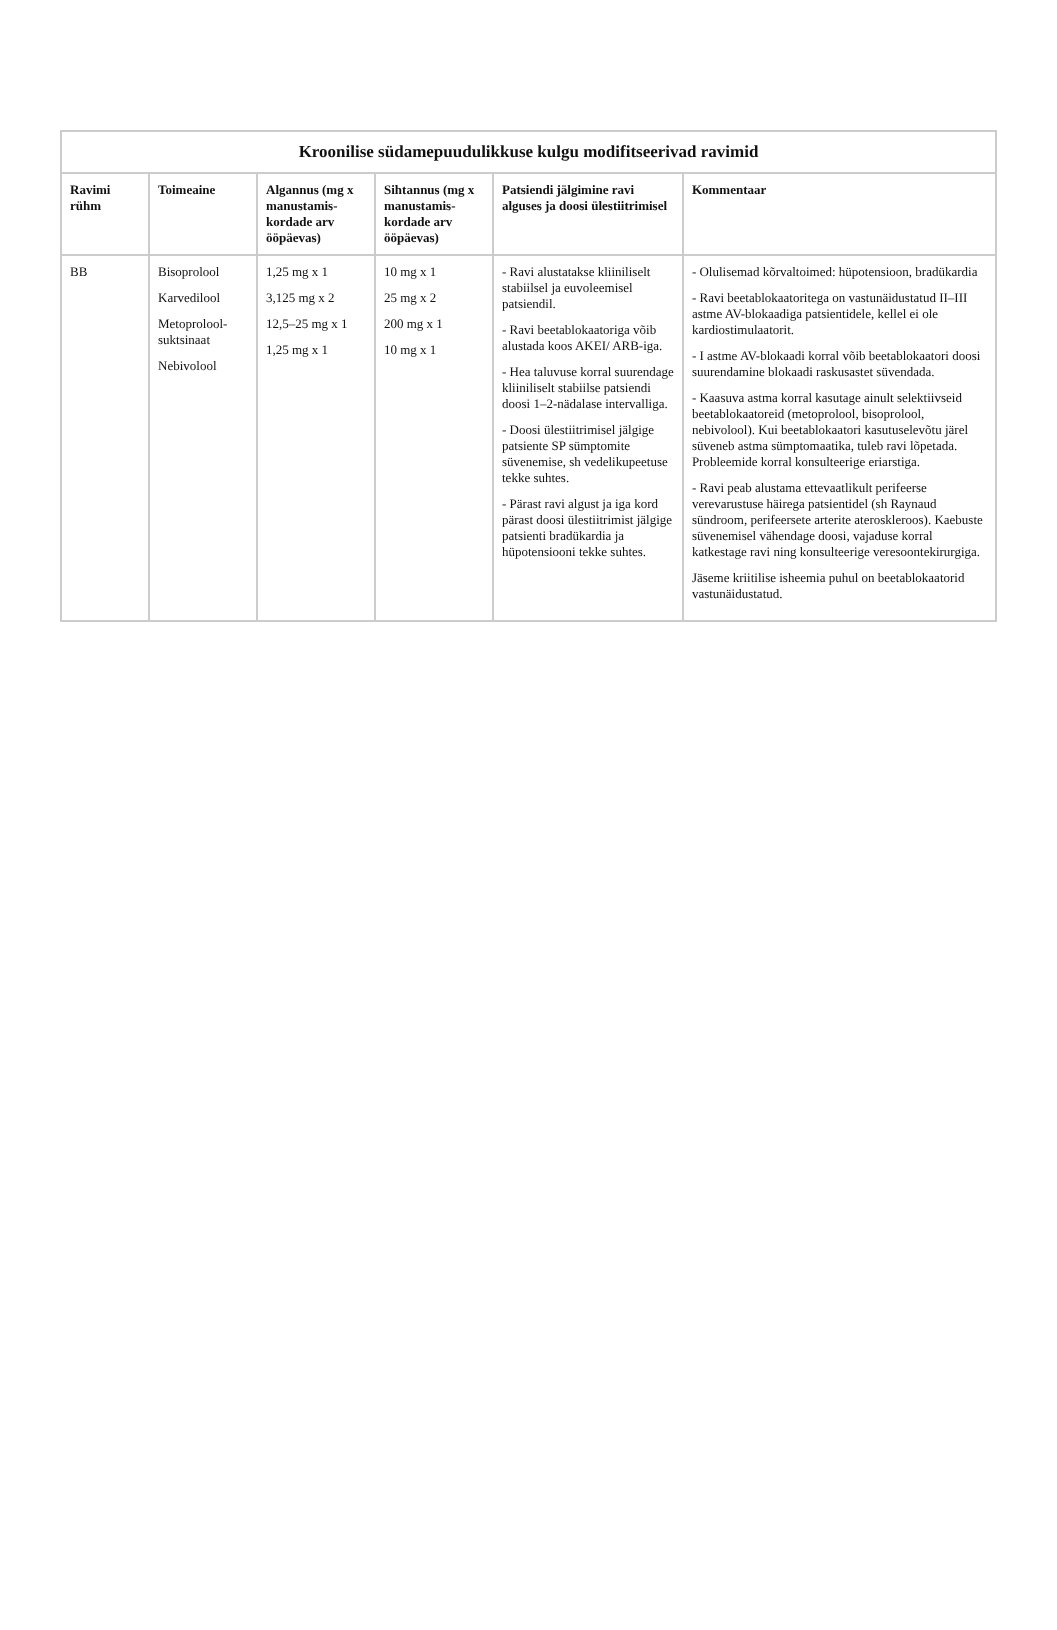Kroonilise südamepuudulikkuse kulgu modifitseerivad ravimid
| Ravimi rühm | Toimeaine | Algannus (mg x manustamis-kordade arv ööpäevas) | Sihtannus (mg x manustamis-kordade arv ööpäevas) | Patsiendi jälgimine ravi alguses ja doosi ülestiitrimisel | Kommentaar |
| --- | --- | --- | --- | --- | --- |
| BB | Bisoprolool Karvedilool Metoprolool-suktsinaat Nebivolool | 1,25 mg x 1 3,125 mg x 2 12,5–25 mg x 1 1,25 mg x 1 | 10 mg x 1 25 mg x 2 200 mg x 1 10 mg x 1 | - Ravi alustatakse kliiniliselt stabiilsel ja euvoleemisel patsiendil. - Ravi beetablokaatoriga võib alustada koos AKEI/ ARB-iga. - Hea taluvuse korral suurendage kliiniliselt stabiilse patsiendi doosi 1–2-nädalase intervalliga. - Doosi ülestiitrimisel jälgige patsiente SP sümptomite süvenemise, sh vedelikupeetuse tekke suhtes. - Pärast ravi algust ja iga kord pärast doosi ülestiitrimist jälgige patsienti bradükardia ja hüpotensiooni tekke suhtes. | - Olulisemad kõrvaltoimed: hüpotensioon, bradükardia - Ravi beetablokaatoritega on vastunäidustatud II–III astme AV-blokaadiga patsientidele, kellel ei ole kardiostimulaatorit. - I astme AV-blokaadi korral võib beetablokaatori doosi suurendamine blokaadi raskusastet süvendada. - Kaasuva astma korral kasutage ainult selektiivseid beetablokaatoreid (metoprolool, bisoprolool, nebivolool). Kui beetablokaatori kasutuselevõtu järel süveneb astma sümptomaatika, tuleb ravi lõpetada. Probleemide korral konsulteerige eriarstiga. - Ravi peab alustama ettevaatlikult perifeerse verevarustuse häirega patsientidel (sh Raynaud sündroom, perifeersete arterite ateroskleroos). Kaebuste süvenemisel vähendage doosi, vajaduse korral katkestage ravi ning konsulteerige veresoontekirurgiga. Jäseme kriitilise isheemia puhul on beetablokaatorid vastunäidustatud. |